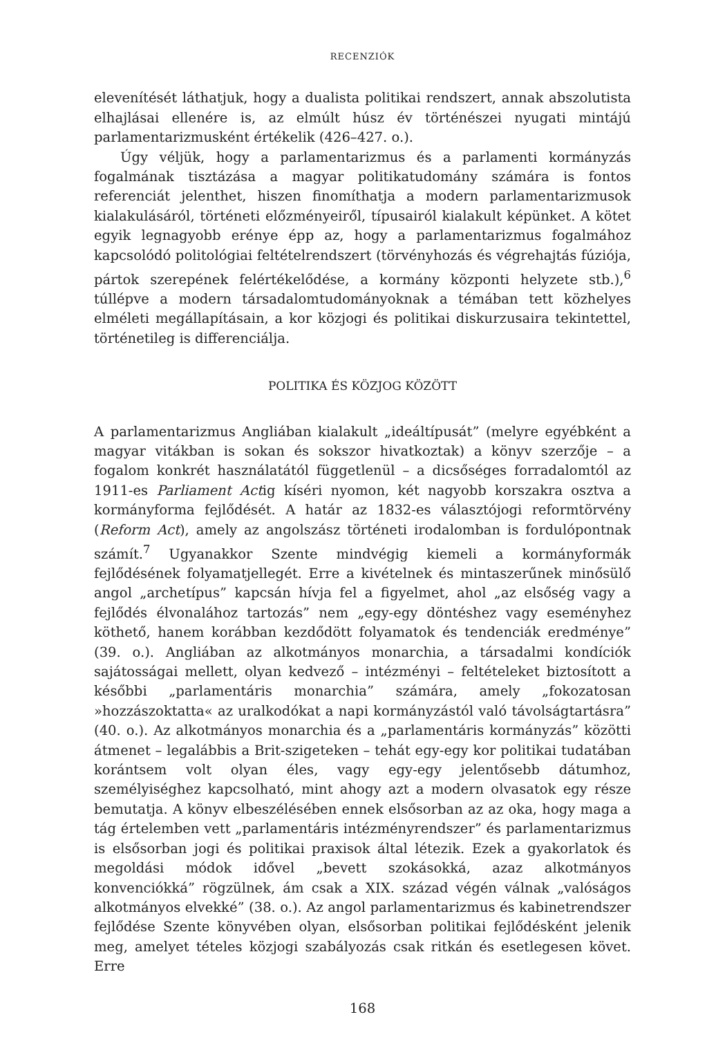RECENZIÓK
elevenítését láthatjuk, hogy a dualista politikai rendszert, annak abszolutista elhajlásai ellenére is, az elmúlt húsz év történészei nyugati mintájú parlamentarizmusként értékelik (426–427. o.).
Úgy véljük, hogy a parlamentarizmus és a parlamenti kormányzás fogalmának tisztázása a magyar politikatudomány számára is fontos referenciát jelenthet, hiszen finomíthatja a modern parlamentarizmusok kialakulásáról, történeti előzményeiről, típusairól kialakult képünket. A kötet egyik legnagyobb erénye épp az, hogy a parlamentarizmus fogalmához kapcsolódó politológiai feltételrendszert (törvényhozás és végrehajtás fúziója, pártok szerepének felértékelődése, a kormány központi helyzete stb.),<sup>6</sup> túllépve a modern társadalomtudományoknak a témában tett közhelyes elméleti megállapításain, a kor közjogi és politikai diskurzusaira tekintettel, történetileg is differenciálja.
POLITIKA ÉS KÖZJOG KÖZÖTT
A parlamentarizmus Angliában kialakult „ideáltípusát” (melyre egyébként a magyar vitákban is sokan és sokszor hivatkoztak) a könyv szerzője – a fogalom konkrét használatától függetlenül – a dicsőséges forradalomtól az 1911-es Parliament Actig kíséri nyomon, két nagyobb korszakra osztva a kormányforma fejlődését. A határ az 1832-es választójogi reformtörvény (Reform Act), amely az angolszász történeti irodalomban is fordulópontnak számít.<sup>7</sup> Ugyanakkor Szente mindvégig kiemeli a kormányformák fejlődésének folyamatjellegét. Erre a kivételnek és mintaszerűnek minősülő angol „archetípus” kapcsán hívja fel a figyelmet, ahol „az elsőség vagy a fejlődés élvonalához tartozás” nem „egy-egy döntéshez vagy eseményhez köthető, hanem korábban kezdődött folyamatok és tendenciák eredménye” (39. o.). Angliában az alkotmányos monarchia, a társadalmi kondíciók sajátosságai mellett, olyan kedvező – intézményi – feltételeket biztosított a későbbi „parlamentáris monarchia” számára, amely „fokozatosan »hozzászoktatta« az uralkodókat a napi kormányzástól való távolságtartásra” (40. o.). Az alkotmányos monarchia és a „parlamentáris kormányzás” közötti átmenet – legalábbis a Brit-szigeteken – tehát egy-egy kor politikai tudatában korántsem volt olyan éles, vagy egy-egy jelentősebb dátumhoz, személyiséghez kapcsolható, mint ahogy azt a modern olvasatok egy része bemutatja. A könyv elbeszélésében ennek elsősorban az az oka, hogy maga a tág értelemben vett „parlamentáris intézményrendszer” és parlamentarizmus is elsősorban jogi és politikai praxisok által létezik. Ezek a gyakorlatok és megoldási módok idővel „bevett szokásokká, azaz alkotmányos konvenciókká” rögzülnek, ám csak a XIX. század végén válnak „valóságos alkotmányos elvekké” (38. o.). Az angol parlamentarizmus és kabinetrendszer fejlődése Szente könyvében olyan, elsősorban politikai fejlődésként jelenik meg, amelyet tételes közjogi szabályozás csak ritkán és esetlegesen követ. Erre
168